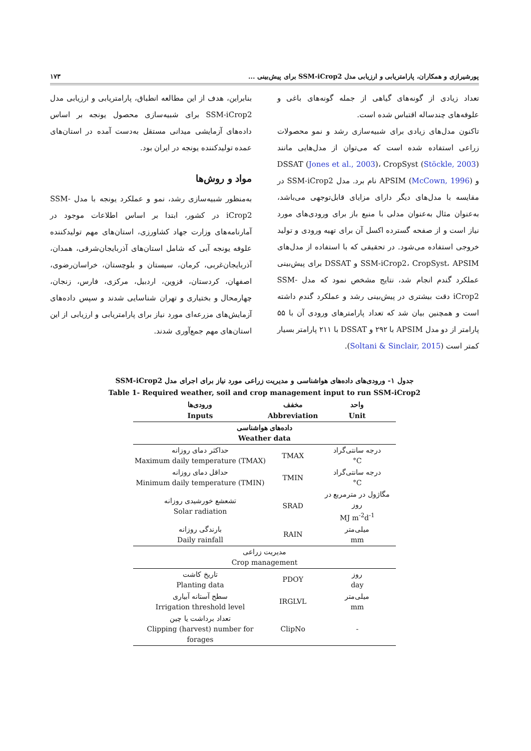پورشیرازی و همکاران، پارامتریابی و ارزیابی مدل SSM-iCrop2 برای پیش‌بینی ... ۱۷۳
تعداد زیادی از گونه‌های گیاهی از جمله گونه‌های باغی و علوفه‌های چندساله اقتباس شده است.
تاکنون مدل‌های زیادی برای شبیه‌سازی رشد و نمو محصولات زراعی استفاده شده است که می‌توان از مدل‌هایی مانند DSSAT (Jones et al., 2003)، CropSyst (Stöckle, 2003) و APSIM (McCown, 1996) نام برد. مدل SSM-iCrop2 در مقایسه با مدل‌های دیگر دارای مزایای قابل‌توجهی می‌باشد، به‌عنوان مثال به‌عنوان مدلی با منبع باز برای ورودی‌های مورد نیاز است و از صفحه گسترده اکسل آن برای تهیه ورودی و تولید خروجی استفاده می‌شود. در تحقیقی که با استفاده از مدل‌های SSM-iCrop2، CropSyst، APSIM و DSSAT برای پیش‌بینی عملکرد گندم انجام شد، نتایج مشخص نمود که مدل SSM-iCrop2 دقت بیشتری در پیش‌بینی رشد و عملکرد گندم داشته است و همچنین بیان شد که تعداد پارامترهای ورودی آن با ۵۵ پارامتر از دو مدل APSIM با ۲۹۲ و DSSAT با ۲۱۱ پارامتر بسیار کمتر است (Soltani & Sinclair, 2015).
بنابراین، هدف از این مطالعه انطباق، پارامتریابی و ارزیابی مدل SSM-iCrop2 برای شبیه‌سازی محصول یونجه بر اساس داده‌های آزمایشی میدانی مستقل به‌دست آمده در استان‌های عمده تولیدکننده یونجه در ایران بود.
مواد و روش‌ها
به‌منظور شبیه‌سازی رشد، نمو و عملکرد یونجه با مدل SSM-iCrop2 در کشور، ابتدا بر اساس اطلاعات موجود در آمارنامه‌های وزارت جهاد کشاورزی، استان‌های مهم تولیدکننده علوفه یونجه آبی که شامل استان‌های آذربایجان‌شرقی، همدان، آذربایجان‌غربی، کرمان، سیستان و بلوچستان، خراسان‌رضوی، اصفهان، کردستان، قزوین، اردبیل، مرکزی، فارس، زنجان، چهارمحال و بختیاری و تهران شناسایی شدند و سپس داده‌های آزمایش‌های مزرعه‌ای مورد نیاز برای پارامتریابی و ارزیابی از این استان‌های مهم جمع‌آوری شدند.
جدول ۱- ورودی‌های داده‌های هواشناسی و مدیریت زراعی مورد نیاز برای اجرای مدل SSM-iCrop2
Table 1- Required weather, soil and crop management input to run SSM-iCrop2
| ورودی‌ها Inputs | مخفف Abbreviation | واحد Unit |
| --- | --- | --- |
| داده‌های هواشناسی Weather data | | |
| حداکثر دمای روزانه Maximum daily temperature (TMAX) | TMAX | درجه سانتی‌گراد °C |
| حداقل دمای روزانه Minimum daily temperature (TMIN) | TMIN | درجه سانتی‌گراد °C |
| تشعشع خورشیدی روزانه Solar radiation | SRAD | مگاژول در مترمربع در روز MJ m<sup>-2</sup>d<sup>-1</sup> |
| بارندگی روزانه Daily rainfall | RAIN | میلی‌متر mm |
| مدیریت زراعی Crop management | | |
| تاریخ کاشت Planting data | PDOY | روز day |
| سطح آستانه آبیاری Irrigation threshold level | IRGLVL | میلی‌متر mm |
| تعداد برداشت یا چین Clipping (harvest) number for forages | ClipNo | - |